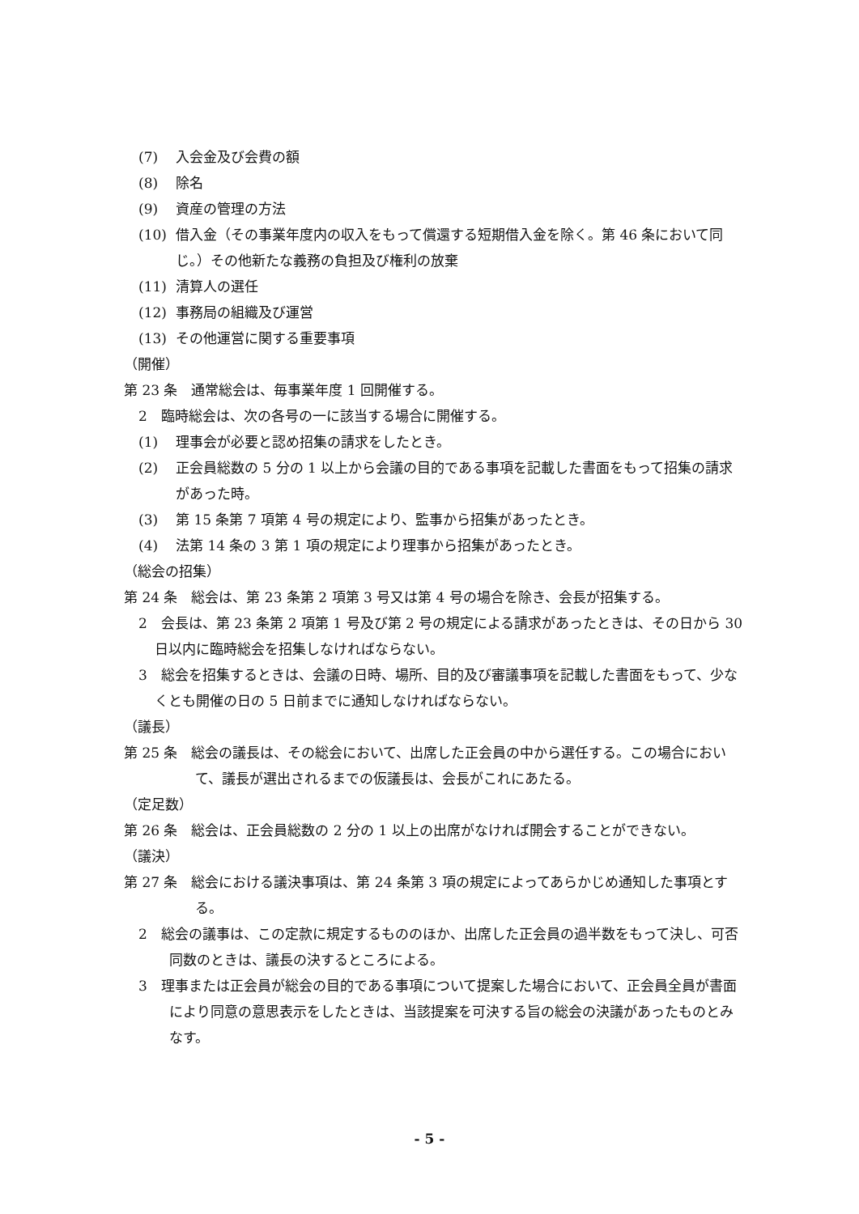(7) 入会金及び会費の額
(8) 除名
(9) 資産の管理の方法
(10) 借入金（その事業年度内の収入をもって償還する短期借入金を除く。第 46 条において同じ。）その他新たな義務の負担及び権利の放棄
(11) 清算人の選任
(12) 事務局の組織及び運営
(13) その他運営に関する重要事項
（開催）
第 23 条　通常総会は、毎事業年度 1 回開催する。
2　臨時総会は、次の各号の一に該当する場合に開催する。
(1) 理事会が必要と認め招集の請求をしたとき。
(2) 正会員総数の 5 分の 1 以上から会議の目的である事項を記載した書面をもって招集の請求があった時。
(3) 第 15 条第 7 項第 4 号の規定により、監事から招集があったとき。
(4) 法第 14 条の 3 第 1 項の規定により理事から招集があったとき。
（総会の招集）
第 24 条　総会は、第 23 条第 2 項第 3 号又は第 4 号の場合を除き、会長が招集する。
2　会長は、第 23 条第 2 項第 1 号及び第 2 号の規定による請求があったときは、その日から 30 日以内に臨時総会を招集しなければならない。
3　総会を招集するときは、会議の日時、場所、目的及び審議事項を記載した書面をもって、少なくとも開催の日の 5 日前までに通知しなければならない。
（議長）
第 25 条　総会の議長は、その総会において、出席した正会員の中から選任する。この場合において、議長が選出されるまでの仮議長は、会長がこれにあたる。
（定足数）
第 26 条　総会は、正会員総数の 2 分の 1 以上の出席がなければ開会することができない。
（議決）
第 27 条　総会における議決事項は、第 24 条第 3 項の規定によってあらかじめ通知した事項とする。
2　総会の議事は、この定款に規定するもののほか、出席した正会員の過半数をもって決し、可否同数のときは、議長の決するところによる。
3　理事または正会員が総会の目的である事項について提案した場合において、正会員全員が書面により同意の意思表示をしたときは、当該提案を可決する旨の総会の決議があったものとみなす。
- 5 -